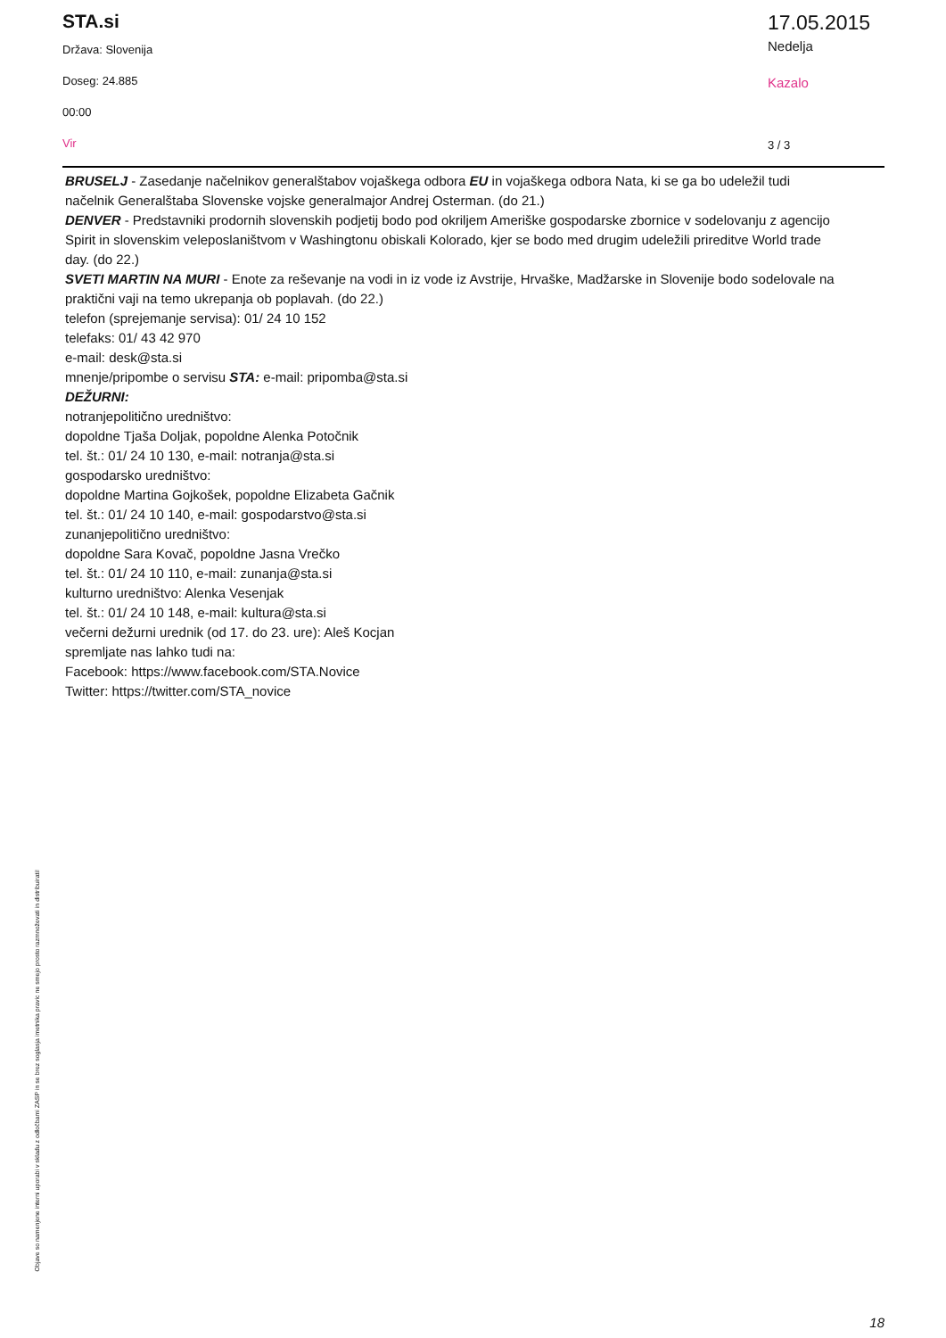STA.si
Država: Slovenija
Doseg: 24.885
00:00
Vir
17.05.2015
Nedelja
Kazalo
3 / 3
BRUSELJ - Zasedanje načelnikov generalštabov vojaškega odbora EU in vojaškega odbora Nata, ki se ga bo udeležil tudi načelnik Generalštaba Slovenske vojske generalmajor Andrej Osterman. (do 21.)
DENVER - Predstavniki prodornih slovenskih podjetij bodo pod okriljem Ameriške gospodarske zbornice v sodelovanju z agencijo Spirit in slovenskim veleposlaništvom v Washingtonu obiskali Kolorado, kjer se bodo med drugim udeležili prireditve World trade day. (do 22.)
SVETI MARTIN NA MURI - Enote za reševanje na vodi in iz vode iz Avstrije, Hrvaške, Madžarske in Slovenije bodo sodelovale na praktični vaji na temo ukrepanja ob poplavah. (do 22.)
telefon (sprejemanje servisa): 01/ 24 10 152
telefaks: 01/ 43 42 970
e-mail: desk@sta.si
mnenje/pripombe o servisu STA: e-mail: pripomba@sta.si
DEŽURNI:
notranjepolitično uredništvo:
dopoldne Tjaša Doljak, popoldne Alenka Potočnik
tel. št.: 01/ 24 10 130, e-mail: notranja@sta.si
gospodarsko uredništvo:
dopoldne Martina Gojkošek, popoldne Elizabeta Gačnik
tel. št.: 01/ 24 10 140, e-mail: gospodarstvo@sta.si
zunanjepolitično uredništvo:
dopoldne Sara Kovač, popoldne Jasna Vrečko
tel. št.: 01/ 24 10 110, e-mail: zunanja@sta.si
kulturno uredništvo: Alenka Vesenjak
tel. št.: 01/ 24 10 148, e-mail: kultura@sta.si
večerni dežurni urednik (od 17. do 23. ure): Aleš Kocjan
spremljate nas lahko tudi na:
Facebook: https://www.facebook.com/STA.Novice
Twitter: https://twitter.com/STA_novice
Objave so namenjene interni uporabi v skladu z odločbami ZASP in se brez soglasja imetnika pravic ne smejo prosto razmnoževati in distribuirati!
18